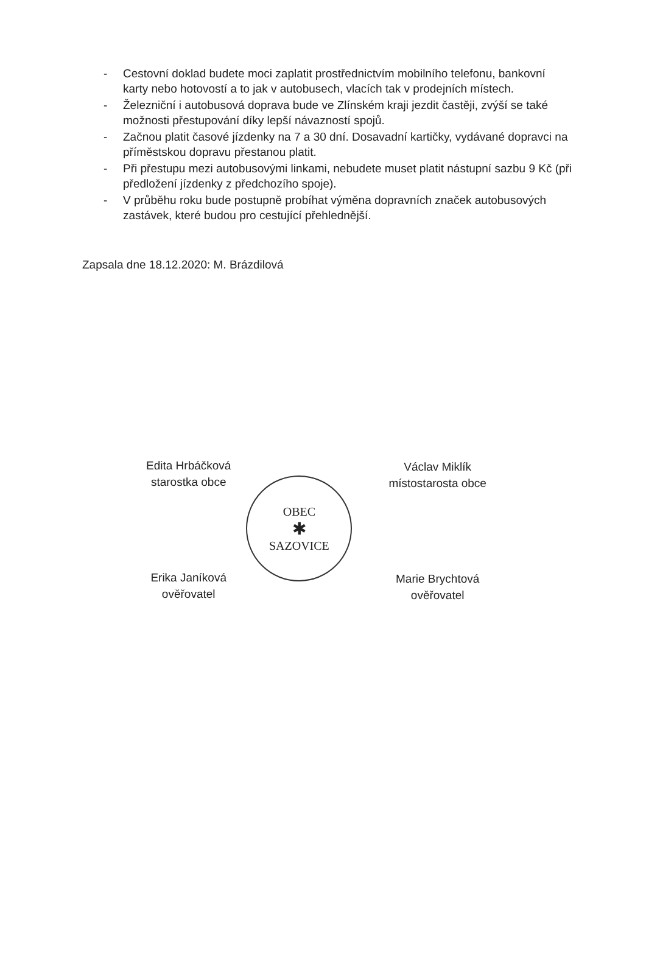- Cestovní doklad budete moci zaplatit prostřednictvím mobilního telefonu, bankovní karty nebo hotovostí a to jak v autobusech, vlacích tak v prodejních místech.
- Železniční i autobusová doprava bude ve Zlínském kraji jezdit častěji, zvýší se také možnosti přestupování díky lepší návazností spojů.
- Začnou platit časové jízdenky na 7 a 30 dní. Dosavadní kartičky, vydávané dopravci na příměstskou dopravu přestanou platit.
- Při přestupu mezi autobusovými linkami, nebudete muset platit nástupní sazbu 9 Kč (při předložení jízdenky z předchozího spoje).
- V průběhu roku bude postupně probíhat výměna dopravních značek autobusových zastávek, které budou pro cestující přehlednější.
Zapsala dne 18.12.2020: M. Brázdilová
Edita Hrbáčková
starostka obce
Erika Janíková
ověřovatel
OBEC
✱
SAZOVICE
Václav Miklík
místostarosta obce
Marie Brychtová
ověřovatel